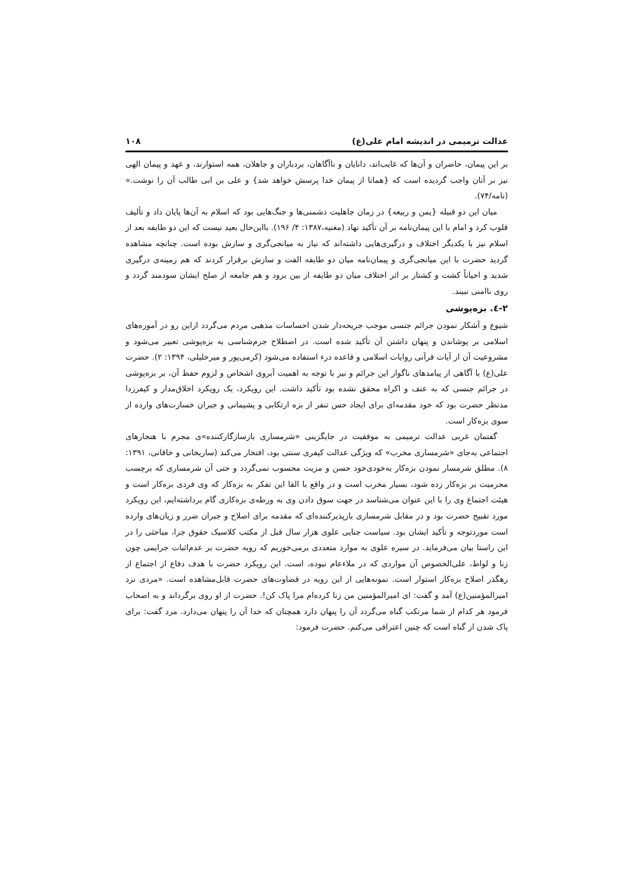عدالت ترمیمی در اندیشه امام علی(ع) ۱۰۸
بر این پیمان، حاضران و آن‌ها که غایب‌اند، دانایان و ناآگاهان، بردباران و جاهلان، همه استوارند، و عهد و پیمان الهی نیز بر آنان واجب گردیده است که {همانا از پیمان خدا پرسش خواهد شد} و علی بن ابی طالب آن را نوشت.» (نامه/۷۴).
میان این دو قبیله {یمن و ربیعه} در زمان جاهلیت دشمنی‌ها و جنگ‌هایی بود که اسلام به آن‌ها پایان داد و تألیف قلوب کرد و امام با این پیمان‌نامه بر آن تأکید نهاد (مغنیه،۱۳۸۷: ۴/ ۱۹۶). بااین‌حال بعید نیست که این دو طایفه بعد از اسلام نیز با یکدیگر اختلاف و درگیری‌هایی داشته‌اند که نیاز به میانجی‌گری و سازش بوده است. چنانچه مشاهده گردید حضرت با این میانجی‌گری و پیمان‌نامه میان دو طایفه الفت و سازش برقرار کردند که هم زمینه‌ی درگیری شدید و احیاناً کشت و کشتار بر اثر اختلاف میان دو طایفه از بین برود و هم جامعه از صلح ایشان سودمند گردد و روی ناامنی نبیند.
۲-٤. بزه‌پوشی
شیوع و آشکار نمودن جرائم جنسی موجب جریحه‌دار شدن احساسات مذهبی مردم می‌گردد ازاین رو در آموزه‌های اسلامی بر پوشاندن و پنهان داشتن آن تأکید شده است. در اصطلاح جرم‌شناسی به بزه‌پوشی تعبیر می‌شود و مشروعیت آن از آیات قرآنی روایات اسلامی و قاعده درء استفاده می‌شود (کرمی‌پور و میرخلیلی، ۱۳۹۴: ۲). حضرت علی(ع) با آگاهی از پیامدهای ناگوار این جرائم و نیز با توجه به اهمیت آبروی اشخاص و لزوم حفظ آن، بر بزه‌پوشی در جرائم جنسی که به عنف و اکراه محقق نشده بود تأکید داشت. این رویکرد، یک رویکرد اخلاق‌مدار و کیفرزدا مدنظر حضرت بود که خود مقدمه‌ای برای ایجاد حس تنفر از بزه ارتکابی و پشیمانی و جبران خسارت‌های وارده از سوی بزه‌کار است.
گفتمان غربی عدالت ترمیمی به موفقیت در جایگزینی «شرمساری بازسازگارکننده»ی مجرم با هنجارهای اجتماعی به‌جای «شرمساری مخرب» که ویژگی عدالت کیفری سنتی بود، افتخار می‌کند (ساریخانی و خاقانی، ۱۳۹۱: ۸). مطلق شرمسار نمودن بزه‌کار به‌خودی‌خود حسن و مزیت محسوب نمی‌گردد و حتی آن شرمساری که برچسب مجرمیت بر بزه‌کار زده شود، بسیار مخرب است و در واقع با القا این تفکر به بزه‌کار که وی فردی بزه‌کار است و هیئت اجتماع وی را با این عنوان می‌شناسد در جهت سوق دادن وی به ورطه‌ی بزه‌کاری گام برداشته‌ایم، این رویکرد مورد تقبیح حضرت بود و در مقابل شرمساری بازپذیرکننده‌ای که مقدمه برای اصلاح و جبران ضرر و زیان‌های وارده است موردتوجه و تأکید ایشان بود. سیاست جنایی علوی هزار سال قبل از مکتب کلاسیک حقوق جزا، مباحثی را در این راستا بیان می‌فرماید. در سیره علوی به موارد متعددی برمی‌خوریم که رویه حضرت بر عدم‌اثبات جرایمی چون زنا و لواط، علی‌الخصوص آن مواردی که در ملاءعام نبوده، است. این رویکرد حضرت با هدف دفاع از اجتماع از رهگذر اصلاح بزه‌کار استوار است. نمونه‌هایی از این رویه در قضاوت‌های حضرت قابل‌مشاهده است. «مردی نزد امیرالمؤمنین(ع) آمد و گفت: ای امیرالمؤمنین من زنا کرده‌ام مرا پاک کن!. حضرت از او روی برگرداند و به اصحاب فرمود هر کدام از شما مرتکب گناه می‌گردد آن را پنهان دارد همچنان که خدا آن را پنهان می‌دارد. مرد گفت: برای پاک شدن از گناه است که چنین اعترافی می‌کنم. حضرت فرمود: